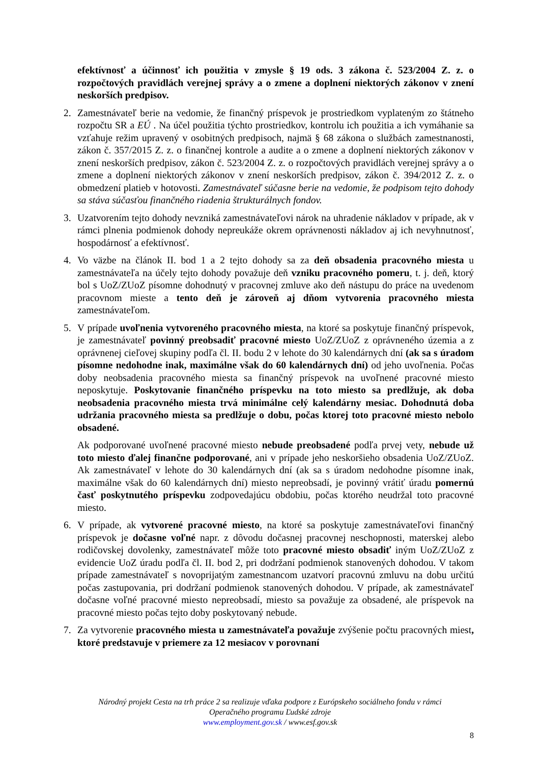efektívnosť a účinnosť ich použitia v zmysle § 19 ods. 3 zákona č. 523/2004 Z. z. o rozpočtových pravidlách verejnej správy a o zmene a doplnení niektorých zákonov v znení neskorších predpisov.
2. Zamestnávateľ berie na vedomie, že finančný príspevok je prostriedkom vyplateným zo štátneho rozpočtu SR a EÚ . Na účel použitia týchto prostriedkov, kontrolu ich použitia a ich vymáhanie sa vzťahuje režim upravený v osobitných predpisoch, najmä § 68 zákona o službách zamestnanosti, zákon č. 357/2015 Z. z. o finančnej kontrole a audite a o zmene a doplnení niektorých zákonov v znení neskorších predpisov, zákon č. 523/2004 Z. z. o rozpočtových pravidlách verejnej správy a o zmene a doplnení niektorých zákonov v znení neskorších predpisov, zákon č. 394/2012 Z. z. o obmedzení platieb v hotovosti. Zamestnávateľ súčasne berie na vedomie, že podpisom tejto dohody sa stáva súčasťou finančného riadenia štrukturálnych fondov.
3. Uzatvorením tejto dohody nevzniká zamestnávateľovi nárok na uhradenie nákladov v prípade, ak v rámci plnenia podmienok dohody nepreukáže okrem oprávnenosti nákladov aj ich nevyhnutnosť, hospodárnosť a efektívnosť.
4. Vo väzbe na článok II. bod 1 a 2 tejto dohody sa za deň obsadenia pracovného miesta u zamestnávateľa na účely tejto dohody považuje deň vzniku pracovného pomeru, t. j. deň, ktorý bol s UoZ/ZUoZ písomne dohodnutý v pracovnej zmluve ako deň nástupu do práce na uvedenom pracovnom mieste a tento deň je zároveň aj dňom vytvorenia pracovného miesta zamestnávateľom.
5. V prípade uvoľnenia vytvoreného pracovného miesta, na ktoré sa poskytuje finančný príspevok, je zamestnávateľ povinný preobsadiť pracovné miesto UoZ/ZUoZ z oprávneného územia a z oprávnenej cieľovej skupiny podľa čl. II. bodu 2 v lehote do 30 kalendárnych dní (ak sa s úradom písomne nedohodne inak, maximálne však do 60 kalendárnych dní) od jeho uvoľnenia. Počas doby neobsadenia pracovného miesta sa finančný príspevok na uvoľnené pracovné miesto neposkytuje. Poskytovanie finančného príspevku na toto miesto sa predlžuje, ak doba neobsadenia pracovného miesta trvá minimálne celý kalendárny mesiac. Dohodnutá doba udržania pracovného miesta sa predlžuje o dobu, počas ktorej toto pracovné miesto nebolo obsadené.
Ak podporované uvoľnené pracovné miesto nebude preobsadené podľa prvej vety, nebude už toto miesto ďalej finančne podporované, ani v prípade jeho neskoršieho obsadenia UoZ/ZUoZ. Ak zamestnávateľ v lehote do 30 kalendárnych dní (ak sa s úradom nedohodne písomne inak, maximálne však do 60 kalendárnych dní) miesto nepreobsadí, je povinný vrátiť úradu pomernú časť poskytnutého príspevku zodpovedajúcu obdobiu, počas ktorého neudržal toto pracovné miesto.
6. V prípade, ak vytvorené pracovné miesto, na ktoré sa poskytuje zamestnávateľovi finančný príspevok je dočasne voľné napr. z dôvodu dočasnej pracovnej neschopnosti, materskej alebo rodičovskej dovolenky, zamestnávateľ môže toto pracovné miesto obsadiť iným UoZ/ZUoZ z evidencie UoZ úradu podľa čl. II. bod 2, pri dodržaní podmienok stanovených dohodou. V takom prípade zamestnávateľ s novoprijatým zamestnancom uzatvorí pracovnú zmluvu na dobu určitú počas zastupovania, pri dodržaní podmienok stanovených dohodou. V prípade, ak zamestnávateľ dočasne voľné pracovné miesto nepreobsadí, miesto sa považuje za obsadené, ale príspevok na pracovné miesto počas tejto doby poskytovaný nebude.
7. Za vytvorenie pracovného miesta u zamestnávateľa považuje zvýšenie počtu pracovných miest, ktoré predstavuje v priemere za 12 mesiacov v porovnaní
Národný projekt Cesta na trh práce 2 sa realizuje vďaka podpore z Európskeho sociálneho fondu v rámci
Operačného programu Ľudské zdroje
www.employment.gov.sk / www.esf.gov.sk
8